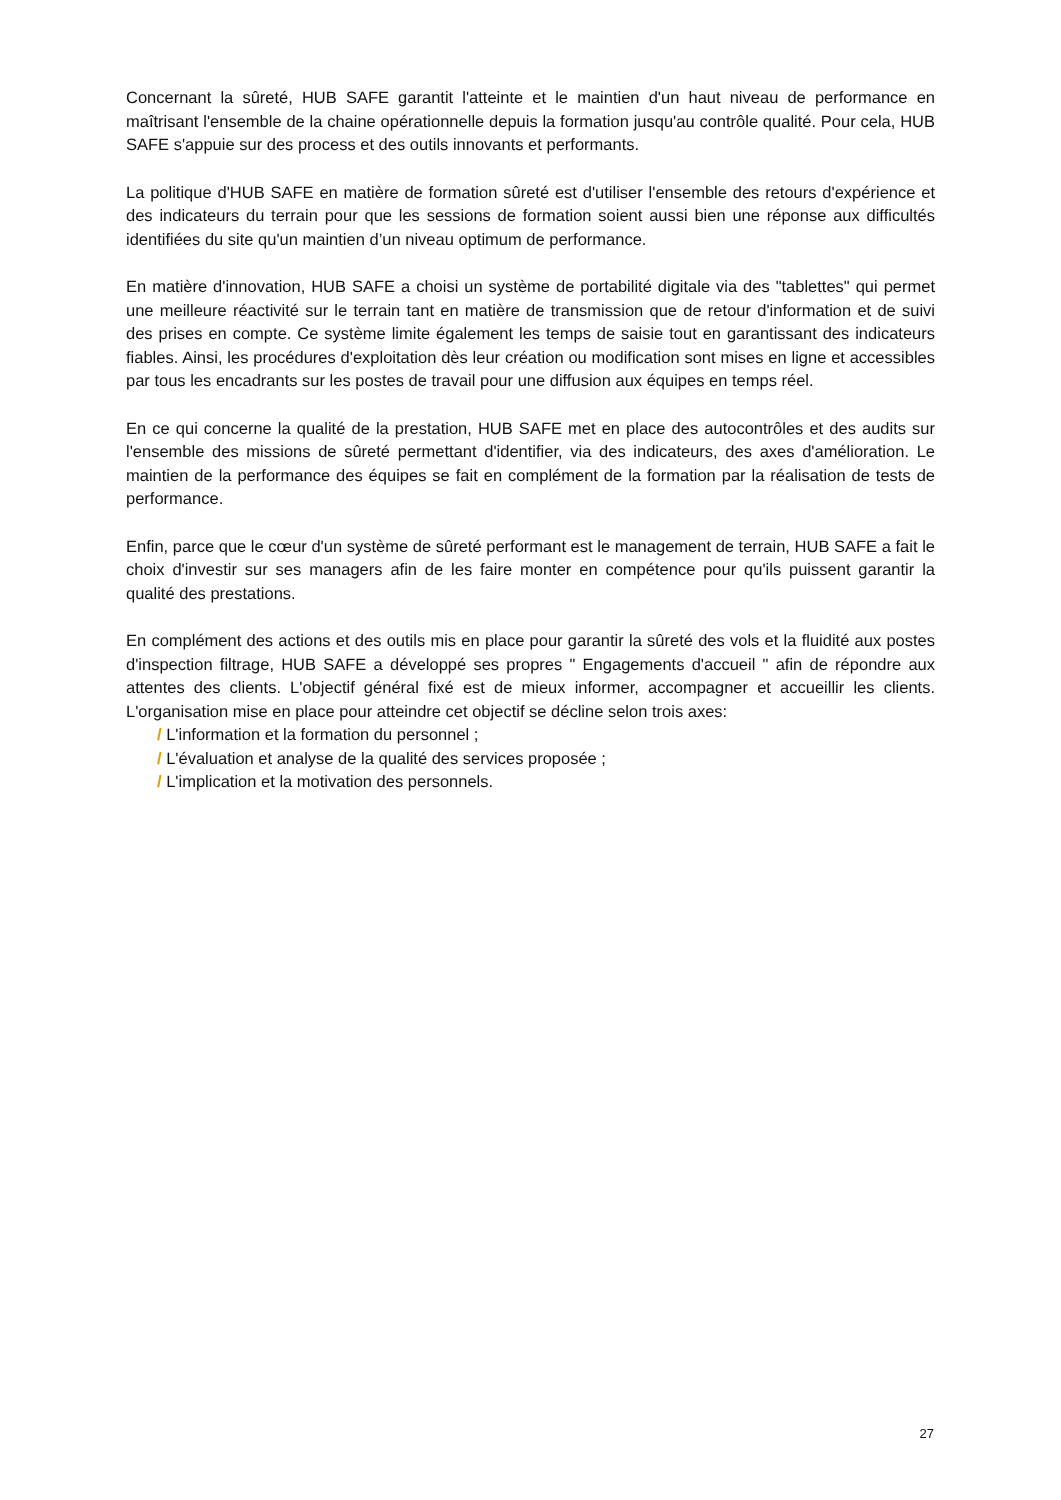Concernant la sûreté, HUB SAFE garantit l'atteinte et le maintien d'un haut niveau de performance en maîtrisant l'ensemble de la chaine opérationnelle depuis la formation jusqu'au contrôle qualité. Pour cela, HUB SAFE s'appuie sur des process et des outils innovants et performants.
La politique d'HUB SAFE en matière de formation sûreté est d'utiliser l'ensemble des retours d'expérience et des indicateurs du terrain pour que les sessions de formation soient aussi bien une réponse aux difficultés identifiées du site qu'un maintien d’un niveau optimum de performance.
En matière d'innovation, HUB SAFE a choisi un système de portabilité digitale via des "tablettes" qui permet une meilleure réactivité sur le terrain tant en matière de transmission que de retour d'information et de suivi des prises en compte. Ce système limite également les temps de saisie tout en garantissant des indicateurs fiables. Ainsi, les procédures d'exploitation dès leur création ou modification sont mises en ligne et accessibles par tous les encadrants sur les postes de travail pour une diffusion aux équipes en temps réel.
En ce qui concerne la qualité de la prestation, HUB SAFE met en place des autocontrôles et des audits sur l'ensemble des missions de sûreté permettant d'identifier, via des indicateurs, des axes d'amélioration. Le maintien de la performance des équipes se fait en complément de la formation par la réalisation de tests de performance.
Enfin, parce que le cœur d'un système de sûreté performant est le management de terrain, HUB SAFE a fait le choix d'investir sur ses managers afin de les faire monter en compétence pour qu'ils puissent garantir la qualité des prestations.
En complément des actions et des outils mis en place pour garantir la sûreté des vols et la fluidité aux postes d'inspection filtrage, HUB SAFE a développé ses propres " Engagements d'accueil " afin de répondre aux attentes des clients. L'objectif général fixé est de mieux informer, accompagner et accueillir les clients. L'organisation mise en place pour atteindre cet objectif se décline selon trois axes:
/ L'information et la formation du personnel ;
/ L'évaluation et analyse de la qualité des services proposée ;
/ L'implication et la motivation des personnels.
27